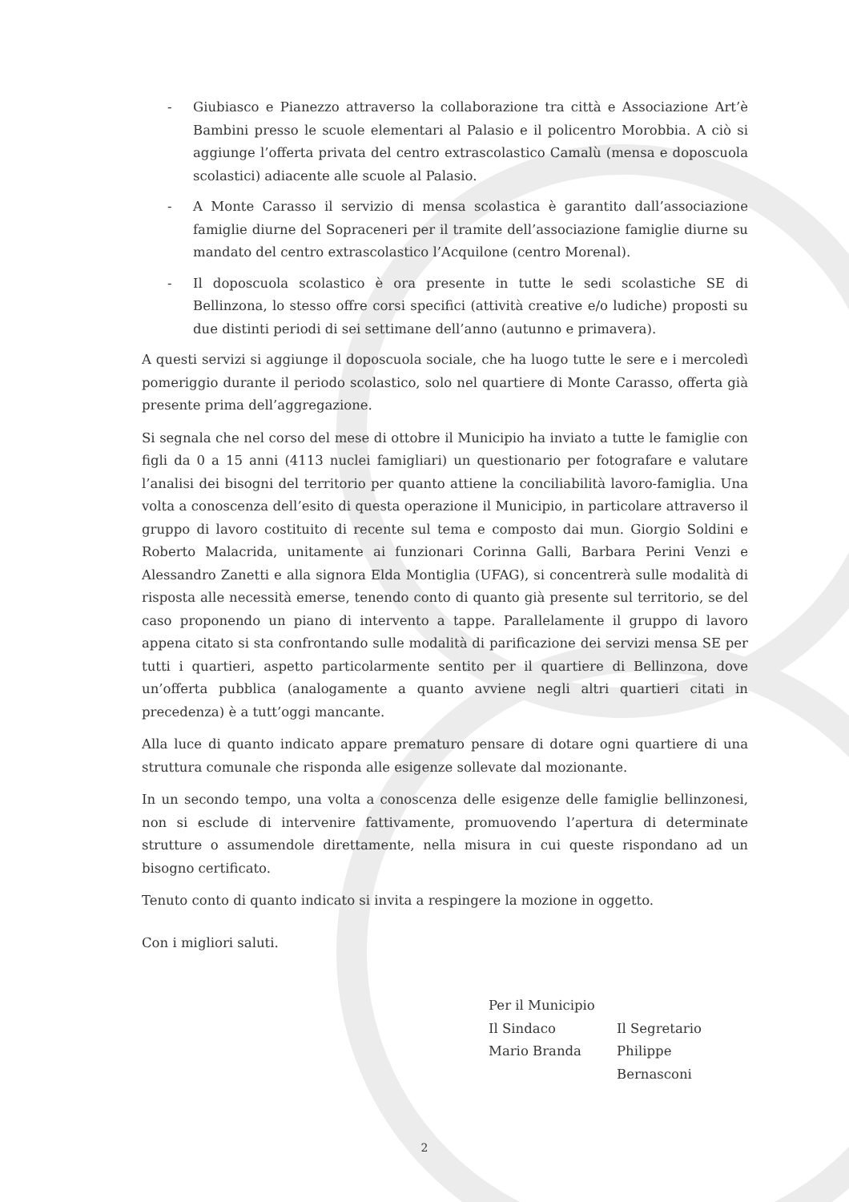- Giubiasco e Pianezzo attraverso la collaborazione tra città e Associazione Art’è Bambini presso le scuole elementari al Palasio e il policentro Morobbia. A ciò si aggiunge l’offerta privata del centro extrascolastico Camalù (mensa e doposcuola scolastici) adiacente alle scuole al Palasio.
- A Monte Carasso il servizio di mensa scolastica è garantito dall’associazione famiglie diurne del Sopraceneri per il tramite dell’associazione famiglie diurne su mandato del centro extrascolastico l’Acquilone (centro Morenal).
- Il doposcuola scolastico è ora presente in tutte le sedi scolastiche SE di Bellinzona, lo stesso offre corsi specifici (attività creative e/o ludiche) proposti su due distinti periodi di sei settimane dell’anno (autunno e primavera).
A questi servizi si aggiunge il doposcuola sociale, che ha luogo tutte le sere e i mercoledì pomeriggio durante il periodo scolastico, solo nel quartiere di Monte Carasso, offerta già presente prima dell’aggregazione.
Si segnala che nel corso del mese di ottobre il Municipio ha inviato a tutte le famiglie con figli da 0 a 15 anni (4113 nuclei famigliari) un questionario per fotografare e valutare l’analisi dei bisogni del territorio per quanto attiene la conciliabilità lavoro-famiglia. Una volta a conoscenza dell’esito di questa operazione il Municipio, in particolare attraverso il gruppo di lavoro costituito di recente sul tema e composto dai mun. Giorgio Soldini e Roberto Malacrida, unitamente ai funzionari Corinna Galli, Barbara Perini Venzi e Alessandro Zanetti e alla signora Elda Montiglia (UFAG), si concentrerà sulle modalità di risposta alle necessità emerse, tenendo conto di quanto già presente sul territorio, se del caso proponendo un piano di intervento a tappe. Parallelamente il gruppo di lavoro appena citato si sta confrontando sulle modalità di parificazione dei servizi mensa SE per tutti i quartieri, aspetto particolarmente sentito per il quartiere di Bellinzona, dove un’offerta pubblica (analogamente a quanto avviene negli altri quartieri citati in precedenza) è a tutt’oggi mancante.
Alla luce di quanto indicato appare prematuro pensare di dotare ogni quartiere di una struttura comunale che risponda alle esigenze sollevate dal mozionante.
In un secondo tempo, una volta a conoscenza delle esigenze delle famiglie bellinzonesi, non si esclude di intervenire fattivamente, promuovendo l’apertura di determinate strutture o assumendole direttamente, nella misura in cui queste rispondano ad un bisogno certificato.
Tenuto conto di quanto indicato si invita a respingere la mozione in oggetto.
Con i migliori saluti.
Per il Municipio
Il Sindaco Il Segretario
Mario Branda Philippe Bernasconi
2